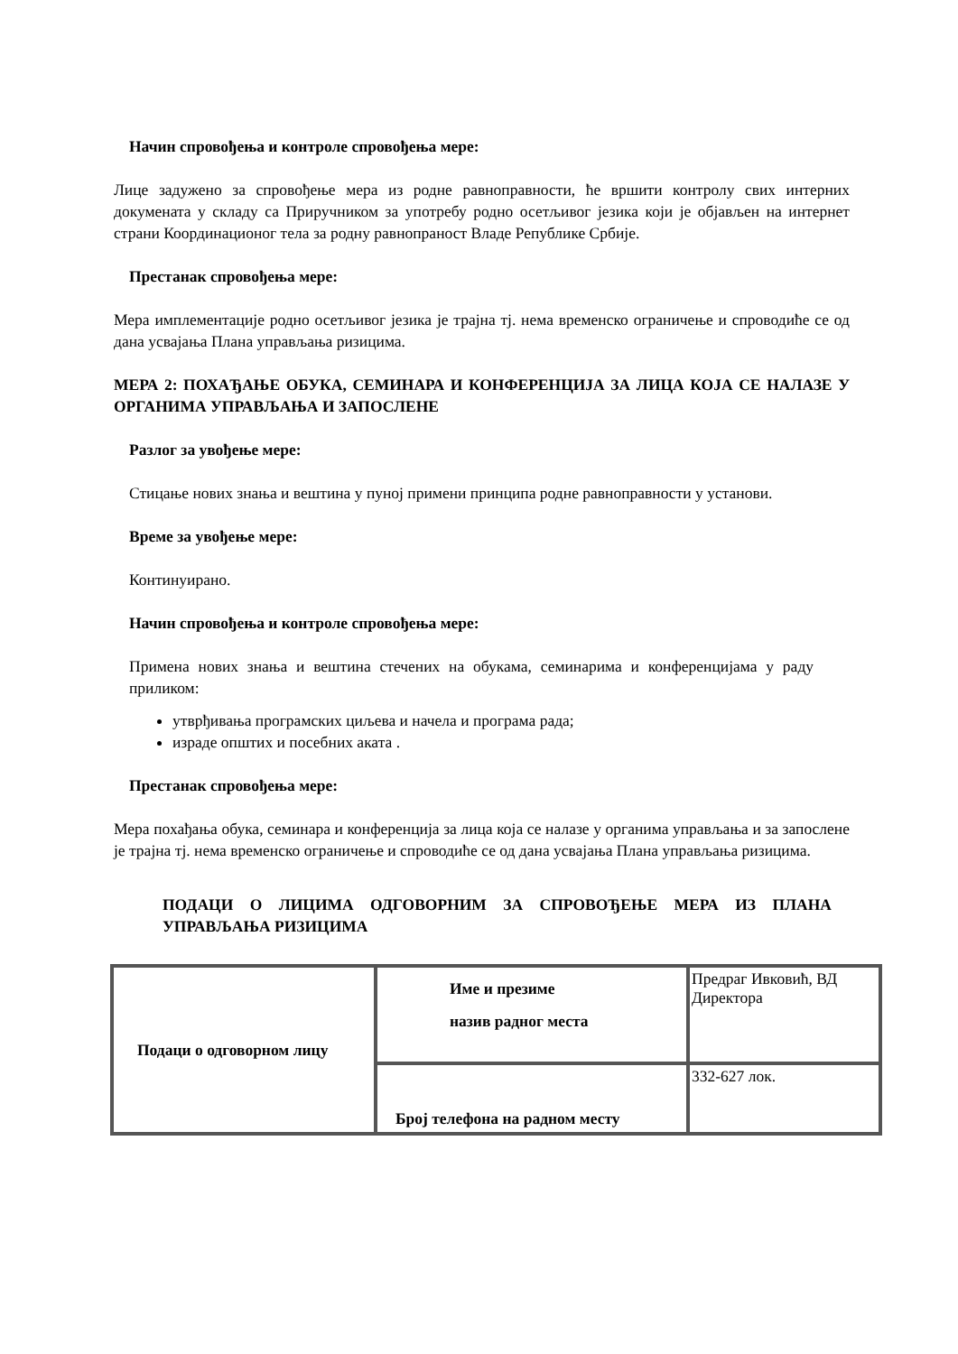Начин спровођења и контроле спровођења мере:
Лице задужено за спровођење мера из родне равноправности, ће вршити контролу свих интерних докумената у складу са Приручником за употребу родно осетљивог језика који је објављен на интернет страни Координационог тела за родну равнопраност Владе Републике Србије.
Престанак спровођења мере:
Мера имплементације родно осетљивог језика је трајна тј. нема временско ограничење и спроводиће се од дана усвајања Плана управљања ризицима.
МЕРА 2: ПОХАЂАЊЕ ОБУКА, СЕМИНАРА И КОНФЕРЕНЦИЈА ЗА ЛИЦА КОЈА СЕ НАЛАЗЕ У ОРГАНИМА УПРАВЉАЊА И ЗАПОСЛЕНЕ
Разлог за увођење мере:
Стицање нових знања и вештина у пуној примени принципа родне равноправности у установи.
Време за увођење мере:
Континуирано.
Начин спровођења и контроле спровођења мере:
Примена нових знања и вештина стечених на обукама, семинарима и конференцијама у раду приликом:
утврђивања програмских циљева и начела и програма рада;
израде општих и посебних аката .
Престанак спровођења мере:
Мера похађања обука, семинара и конференција за лица која се налазе у органима управљања и за запослене је трајна тј. нема временско ограничење и спроводиће се од дана усвајања Плана управљања ризицима.
ПОДАЦИ О ЛИЦИМА ОДГОВОРНИМ ЗА СПРОВОЂЕЊЕ МЕРА ИЗ ПЛАНА УПРАВЉАЊА РИЗИЦИМА
| Подаци о одговорном лицу | Име и презиме назив радног места | Предраг Ивковић, ВД Директора |
| | Број телефона на радном месту | 332-627 лок. |